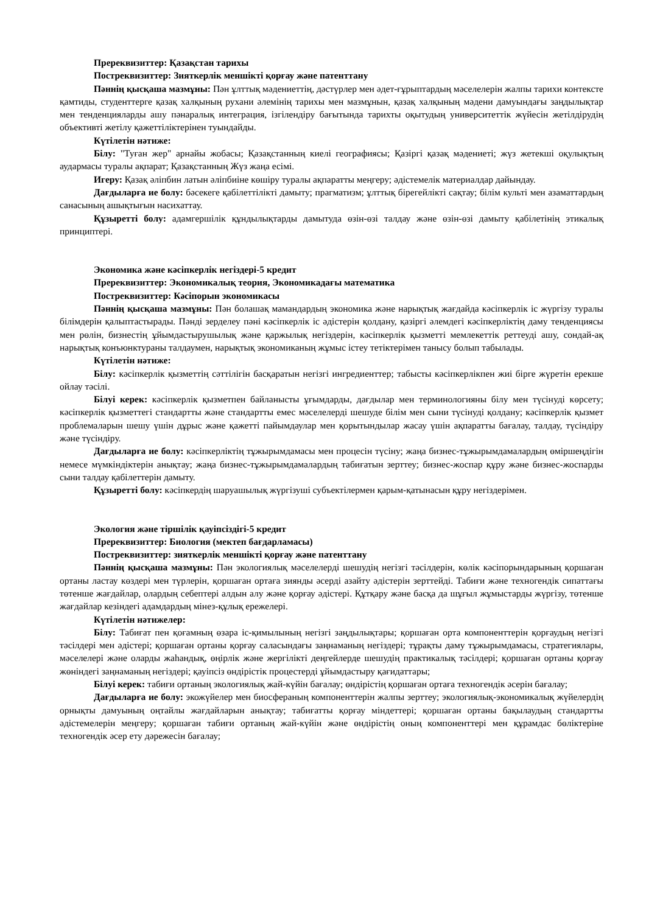Пререквизиттер: Қазақстан тарихы
Постреквизиттер: Зияткерлік меншікті қорғау және патенттану
Пәннің қысқаша мазмұны: Пән ұлттық мәдениеттің, дәстүрлер мен әдет-ғұрыптардың мәселелерін жалпы тарихи контексте қамтиды, студенттерге қазақ халқының рухани әлемінің тарихы мен мазмұнын, қазақ халқының мәдени дамуындағы заңдылықтар мен тенденцияларды ашу пәнаралық интеграция, ізгілендіру бағытында тарихты оқытудың университеттік жүйесін жетілдірудің объективті жетілу қажеттіліктерінен туындайды.
Күтілетін нәтиже:
Білу: "Туған жер" арнайы жобасы; Қазақстанның киелі географиясы; Қазіргі қазақ мәдениеті; жүз жетекші оқулықтың аудармасы туралы ақпарат; Қазақстанның Жүз жаңа есімі.
Игеру: Қазақ әліпбин латын әліпбиіне көшіру туралы ақпаратты меңгеру; әдістемелік материалдар дайындау.
Дағдыларға ие болу: бәсекеге қабілеттілікті дамыту; прагматизм; ұлттық бірегейлікті сақтау; білім культі мен азаматтардың санасының ашықтығын насихаттау.
Құзыретті болу: адамгершілік құндылықтарды дамытуда өзін-өзі талдау және өзін-өзі дамыту қабілетінің этикалық принциптері.
Экономика және кәсіпкерлік негіздері-5 кредит
Пререквизиттер: Экономикалық теория, Экономикадағы математика
Постреквизиттер: Кәсіпорын экономикасы
Пәннің қысқаша мазмұны: Пән болашақ мамандардың экономика және нарықтық жағдайда кәсіпкерлік іс жүргізу туралы білімдерін қалыптастырады. Пәнді зерделеу пәні кәсіпкерлік іс әдістерін қолдану, қазіргі әлемдегі кәсіпкерліктің даму тенденциясы мен рөлін, бизнестің ұйымдастырушылық және қаржылық негіздерін, кәсіпкерлік қызметті мемлекеттік реттеуді ашу, сондай-ақ нарықтық конъюнктураны талдаумен, нарықтық экономиканың жұмыс істеу тетіктерімен танысу болып табылады.
Күтілетін нәтиже:
Білу: кәсіпкерлік қызметтің сәттілігін басқаратын негізгі ингредиенттер; табысты кәсіпкерлікпен жиі бірге жүретін ерекше ойлау тәсілі.
Білуі керек: кәсіпкерлік қызметпен байланысты ұғымдарды, дағдылар мен терминологияны білу мен түсінуді көрсету; кәсіпкерлік қызметтегі стандартты және стандартты емес мәселелерді шешуде білім мен сыни түсінуді қолдану; кәсіпкерлік қызмет проблемаларын шешу үшін дұрыс және қажетті пайымдаулар мен қорытындылар жасау үшін ақпаратты бағалау, талдау, түсіндіру және түсіндіру.
Дағдыларға ие болу: кәсіпкерліктің тұжырымдамасы мен процесін түсіну; жаңа бизнес-тұжырымдамалардың өміршеңдігін немесе мүмкіндіктерін анықтау; жаңа бизнес-тұжырымдамалардың табиғатын зерттеу; бизнес-жоспар құру және бизнес-жоспарды сыни талдау қабілеттерін дамыту.
Құзыретті болу: кәсіпкердің шаруашылық жүргізуші субъектілермен қарым-қатынасын құру негіздерімен.
Экология және тіршілік қауіпсіздігі-5 кредит
Пререквизиттер: Биология (мектеп бағдарламасы)
Постреквизиттер: зияткерлік меншікті қорғау және патенттану
Пәннің қысқаша мазмұны: Пән экологиялық мәселелерді шешудің негізгі тәсілдерін, көлік кәсіпорындарының қоршаған ортаны ластау көздері мен түрлерін, қоршаған ортаға зиянды әсерді азайту әдістерін зерттейді. Табиғи және техногендік сипаттағы төтенше жағдайлар, олардың себептері алдын алу және қорғау әдістері. Құтқару және басқа да шұғыл жұмыстарды жүргізу, төтенше жағдайлар кезіндегі адамдардың мінез-құлық ережелері.
Күтілетін нәтижелер:
Білу: Табиғат пен қоғамның өзара іс-қимылының негізгі заңдылықтары; қоршаған орта компоненттерін қорғаудың негізгі тәсілдері мен әдістері; қоршаған ортаны қорғау саласындағы заңнаманың негіздері; тұрақты даму тұжырымдамасы, стратегиялары, мәселелері және оларды жаһандық, өңірлік және жергілікті деңгейлерде шешудің практикалық тәсілдері; қоршаған ортаны қорғау жөніндегі заңнаманың негіздері; қауіпсіз өндірістік процестерді ұйымдастыру қағидаттары;
Білуі керек: табиғи ортаның экологиялық жай-күйін бағалау; өндірістің қоршаған ортаға техногендік әсерін бағалау;
Дағдыларға ие болу: экожүйелер мен биосфераның компоненттерін жалпы зерттеу; экологиялық-экономикалық жүйелердің орнықты дамуының оңтайлы жағдайларын анықтау; табиғатты қорғау міндеттері; қоршаған ортаны бақылаудың стандартты әдістемелерін меңгеру; қоршаған табиғи ортаның жай-күйін және өндірістің оның компоненттері мен құрамдас бөліктеріне техногендік әсер ету дәрежесін бағалау;